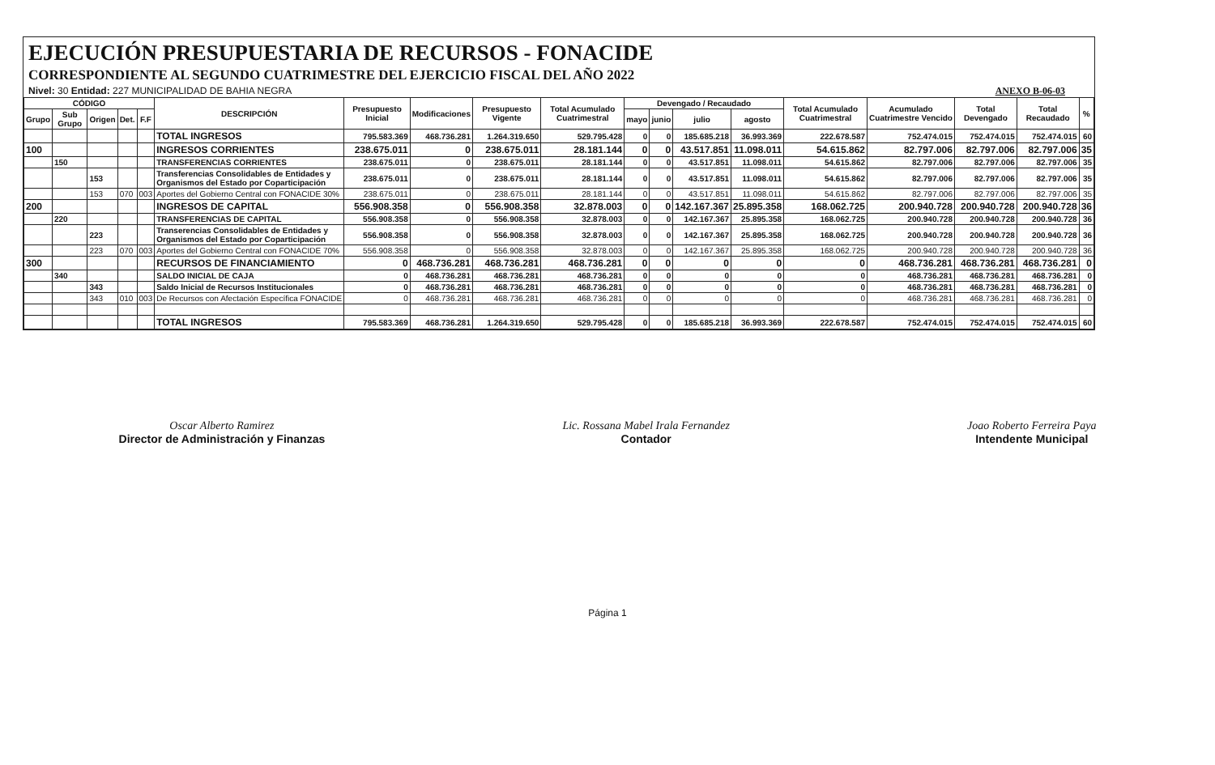EJECUCIÓN PRESUPUESTARIA DE RECURSOS - FONACIDE
CORRESPONDIENTE AL SEGUNDO CUATRIMESTRE DEL EJERCICIO FISCAL DEL AÑO 2022
Nivel: 30 Entidad: 227 MUNICIPALIDAD DE BAHIA NEGRA ANEXO B-06-03
| CÓDIGO | | | | | DESCRIPCIÓN | Presupuesto Inicial | Modificaciones | Presupuesto Vigente | Total Acumulado Cuatrimestral | Devengado / Recaudado | | | | Total Acumulado Cuatrimestral | Acumulado Cuatrimestre Vencido | Total Devengado | Total Recaudado | % |
| --- | --- | --- | --- | --- | --- | --- | --- | --- | --- | --- | --- | --- | --- | --- | --- | --- | --- | --- |
| Grupo | Sub Grupo | Origen | Det. | F.F | | | | | | mayo | junio | julio | agosto | | | | | |
| | | | | | TOTAL INGRESOS | 795.583.369 | 468.736.281 | 1.264.319.650 | 529.795.428 | 0 | 0 | 185.685.218 | 36.993.369 | 222.678.587 | 752.474.015 | 752.474.015 | 752.474.015 | 60 |
| 100 | | | | | INGRESOS CORRIENTES | 238.675.011 | 0 | 238.675.011 | 28.181.144 | 0 | 0 | 43.517.851 | 11.098.011 | 54.615.862 | 82.797.006 | 82.797.006 | 82.797.006 | 35 |
| | 150 | | | | TRANSFERENCIAS CORRIENTES | 238.675.011 | 0 | 238.675.011 | 28.181.144 | 0 | 0 | 43.517.851 | 11.098.011 | 54.615.862 | 82.797.006 | 82.797.006 | 82.797.006 | 35 |
| | | 153 | | | Transferencias Consolidables de Entidades y Organismos del Estado por Coparticipación | 238.675.011 | 0 | 238.675.011 | 28.181.144 | 0 | 0 | 43.517.851 | 11.098.011 | 54.615.862 | 82.797.006 | 82.797.006 | 82.797.006 | 35 |
| | | 153 | 070 | 003 | Aportes del Gobierno Central con FONACIDE 30% | 238.675.011 | 0 | 238.675.011 | 28.181.144 | 0 | 0 | 43.517.851 | 11.098.011 | 54.615.862 | 82.797.006 | 82.797.006 | 82.797.006 | 35 |
| 200 | | | | | INGRESOS DE CAPITAL | 556.908.358 | 0 | 556.908.358 | 32.878.003 | 0 | 0 | 142.167.367 | 25.895.358 | 168.062.725 | 200.940.728 | 200.940.728 | 200.940.728 | 36 |
| | 220 | | | | TRANSFERENCIAS DE CAPITAL | 556.908.358 | 0 | 556.908.358 | 32.878.003 | 0 | 0 | 142.167.367 | 25.895.358 | 168.062.725 | 200.940.728 | 200.940.728 | 200.940.728 | 36 |
| | | 223 | | | Transerencias Consolidables de Entidades y Organismos del Estado por Coparticipación | 556.908.358 | 0 | 556.908.358 | 32.878.003 | 0 | 0 | 142.167.367 | 25.895.358 | 168.062.725 | 200.940.728 | 200.940.728 | 200.940.728 | 36 |
| | | 223 | 070 | 003 | Aportes del Gobierno Central con FONACIDE 70% | 556.908.358 | 0 | 556.908.358 | 32.878.003 | 0 | 0 | 142.167.367 | 25.895.358 | 168.062.725 | 200.940.728 | 200.940.728 | 200.940.728 | 36 |
| 300 | | | | | RECURSOS DE FINANCIAMIENTO | 0 | 468.736.281 | 468.736.281 | 468.736.281 | 0 | 0 | 0 | 0 | 0 | 468.736.281 | 468.736.281 | 468.736.281 | 0 |
| | 340 | | | | SALDO INICIAL DE CAJA | 0 | 468.736.281 | 468.736.281 | 468.736.281 | 0 | 0 | 0 | 0 | 0 | 468.736.281 | 468.736.281 | 468.736.281 | 0 |
| | | 343 | | | Saldo Inicial de Recursos Institucionales | 0 | 468.736.281 | 468.736.281 | 468.736.281 | 0 | 0 | 0 | 0 | 0 | 468.736.281 | 468.736.281 | 468.736.281 | 0 |
| | | 343 | 010 | 003 | De Recursos con Afectación Específica FONACIDE | 0 | 468.736.281 | 468.736.281 | 468.736.281 | 0 | 0 | 0 | 0 | 0 | 468.736.281 | 468.736.281 | 468.736.281 | 0 |
| | | | | | TOTAL INGRESOS | 795.583.369 | 468.736.281 | 1.264.319.650 | 529.795.428 | 0 | 0 | 185.685.218 | 36.993.369 | 222.678.587 | 752.474.015 | 752.474.015 | 752.474.015 | 60 |
Oscar Alberto Ramirez
Director de Administración y Finanzas
Lic. Rossana Mabel Irala Fernandez
Contador
Joao Roberto Ferreira Paya
Intendente Municipal
Página 1